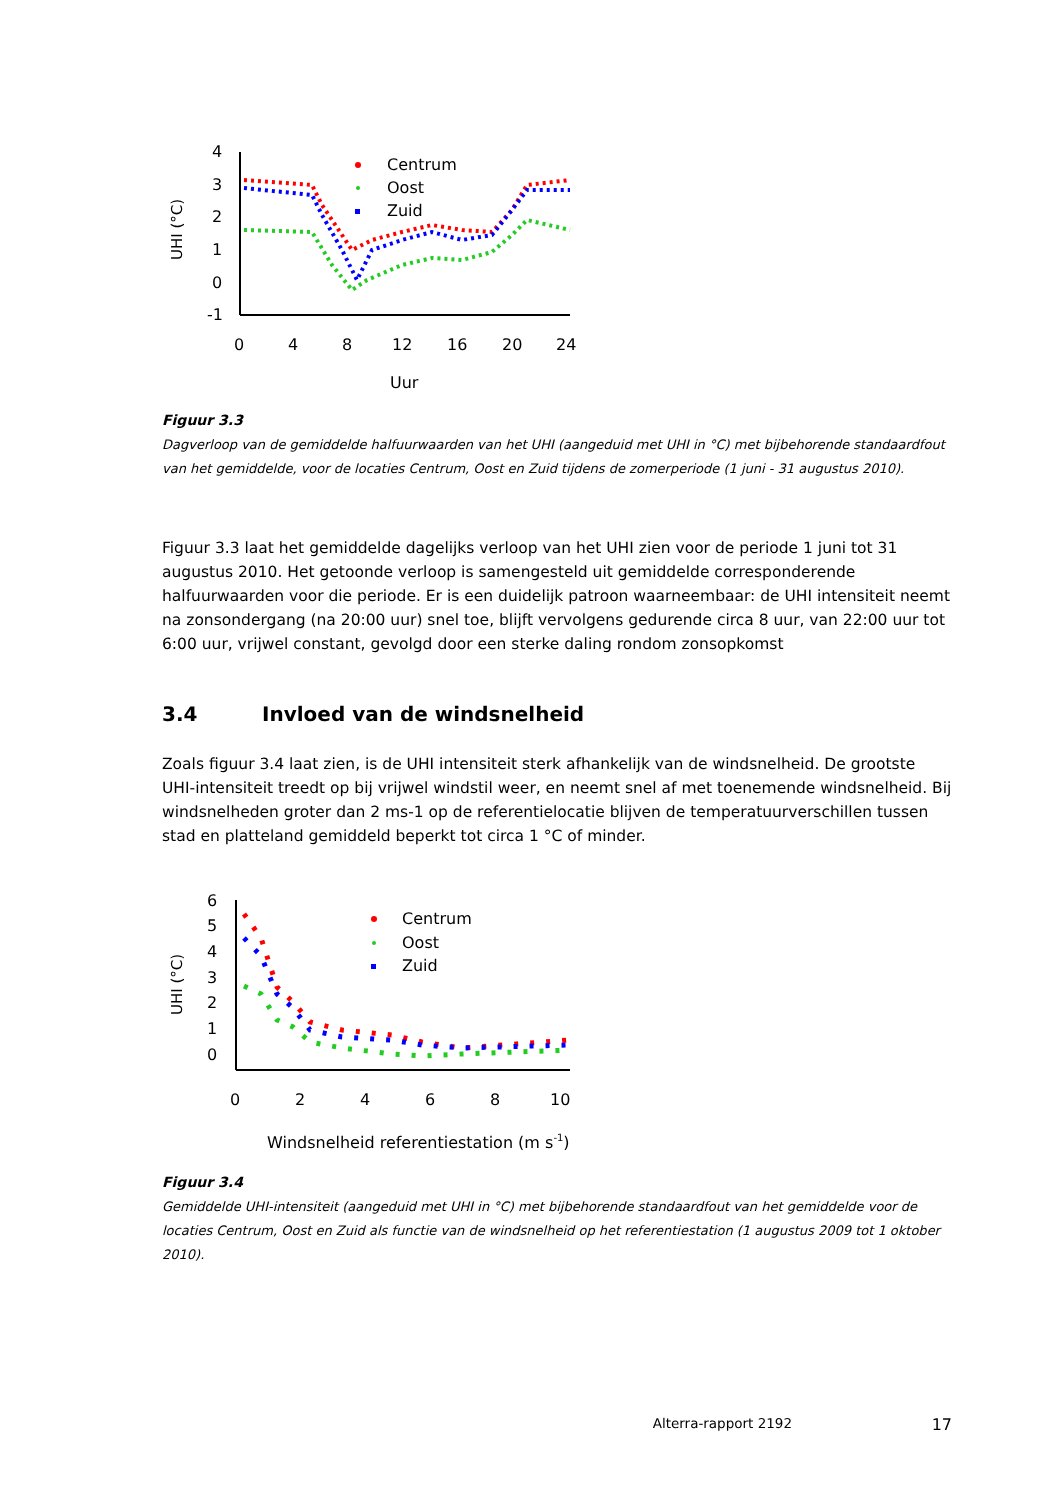UHI (°C)
4
3
2
1
0
-1
0
4
8
12
16
20
24
Uur
Centrum
Oost
Zuid
Figuur 3.3
Dagverloop van de gemiddelde halfuurwaarden van het UHI (aangeduid met UHI in °C) met bijbehorende standaardfout van het gemiddelde, voor de locaties Centrum, Oost en Zuid tijdens de zomerperiode (1 juni - 31 augustus 2010).
Figuur 3.3 laat het gemiddelde dagelijks verloop van het UHI zien voor de periode 1 juni tot 31 augustus 2010. Het getoonde verloop is samengesteld uit gemiddelde corresponderende halfuurwaarden voor die periode. Er is een duidelijk patroon waarneembaar: de UHI intensiteit neemt na zonsondergang (na 20:00 uur) snel toe, blijft vervolgens gedurende circa 8 uur, van 22:00 uur tot 6:00 uur, vrijwel constant, gevolgd door een sterke daling rondom zonsopkomst
3.4 Invloed van de windsnelheid
Zoals figuur 3.4 laat zien, is de UHI intensiteit sterk afhankelijk van de windsnelheid. De grootste UHI-intensiteit treedt op bij vrijwel windstil weer, en neemt snel af met toenemende windsnelheid. Bij windsnelheden groter dan 2 ms-1 op de referentielocatie blijven de temperatuurverschillen tussen stad en platteland gemiddeld beperkt tot circa 1 °C of minder.
UHI (°C)
6
5
4
3
2
1
0
0
2
4
6
8
10
Windsnelheid referentiestation (m s-1)
Centrum
Oost
Zuid
Figuur 3.4
Gemiddelde UHI-intensiteit (aangeduid met UHI in °C) met bijbehorende standaardfout van het gemiddelde voor de locaties Centrum, Oost en Zuid als functie van de windsnelheid op het referentiestation (1 augustus 2009 tot 1 oktober 2010).
Alterra-rapport 2192 17